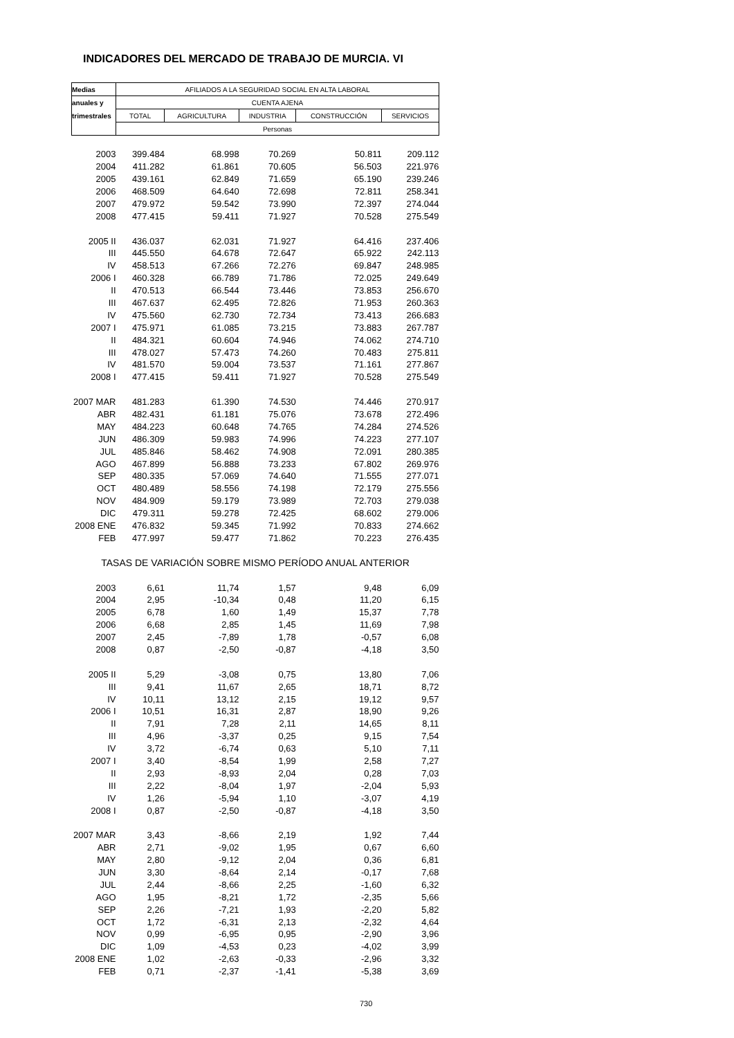INDICADORES DEL MERCADO DE TRABAJO DE MURCIA. VI
| Medias | AFILIADOS A LA SEGURIDAD SOCIAL EN ALTA LABORAL | | | | |
| --- | --- | --- | --- | --- | --- |
| anuales y | CUENTA AJENA | | | | |
| trimestrales | TOTAL | AGRICULTURA | INDUSTRIA | CONSTRUCCIÓN | SERVICIOS |
| | Personas | | | | |
| 2003 | 399.484 | 68.998 | 70.269 | 50.811 | 209.112 |
| 2004 | 411.282 | 61.861 | 70.605 | 56.503 | 221.976 |
| 2005 | 439.161 | 62.849 | 71.659 | 65.190 | 239.246 |
| 2006 | 468.509 | 64.640 | 72.698 | 72.811 | 258.341 |
| 2007 | 479.972 | 59.542 | 73.990 | 72.397 | 274.044 |
| 2008 | 477.415 | 59.411 | 71.927 | 70.528 | 275.549 |
| 2005 II | 436.037 | 62.031 | 71.927 | 64.416 | 237.406 |
| III | 445.550 | 64.678 | 72.647 | 65.922 | 242.113 |
| IV | 458.513 | 67.266 | 72.276 | 69.847 | 248.985 |
| 2006 I | 460.328 | 66.789 | 71.786 | 72.025 | 249.649 |
| II | 470.513 | 66.544 | 73.446 | 73.853 | 256.670 |
| III | 467.637 | 62.495 | 72.826 | 71.953 | 260.363 |
| IV | 475.560 | 62.730 | 72.734 | 73.413 | 266.683 |
| 2007 I | 475.971 | 61.085 | 73.215 | 73.883 | 267.787 |
| II | 484.321 | 60.604 | 74.946 | 74.062 | 274.710 |
| III | 478.027 | 57.473 | 74.260 | 70.483 | 275.811 |
| IV | 481.570 | 59.004 | 73.537 | 71.161 | 277.867 |
| 2008 I | 477.415 | 59.411 | 71.927 | 70.528 | 275.549 |
| 2007 MAR | 481.283 | 61.390 | 74.530 | 74.446 | 270.917 |
| ABR | 482.431 | 61.181 | 75.076 | 73.678 | 272.496 |
| MAY | 484.223 | 60.648 | 74.765 | 74.284 | 274.526 |
| JUN | 486.309 | 59.983 | 74.996 | 74.223 | 277.107 |
| JUL | 485.846 | 58.462 | 74.908 | 72.091 | 280.385 |
| AGO | 467.899 | 56.888 | 73.233 | 67.802 | 269.976 |
| SEP | 480.335 | 57.069 | 74.640 | 71.555 | 277.071 |
| OCT | 480.489 | 58.556 | 74.198 | 72.179 | 275.556 |
| NOV | 484.909 | 59.179 | 73.989 | 72.703 | 279.038 |
| DIC | 479.311 | 59.278 | 72.425 | 68.602 | 279.006 |
| 2008 ENE | 476.832 | 59.345 | 71.992 | 70.833 | 274.662 |
| FEB | 477.997 | 59.477 | 71.862 | 70.223 | 276.435 |
| TASAS DE VARIACIÓN SOBRE MISMO PERÍODO ANUAL ANTERIOR | | | | | |
| 2003 | 6,61 | 11,74 | 1,57 | 9,48 | 6,09 |
| 2004 | 2,95 | -10,34 | 0,48 | 11,20 | 6,15 |
| 2005 | 6,78 | 1,60 | 1,49 | 15,37 | 7,78 |
| 2006 | 6,68 | 2,85 | 1,45 | 11,69 | 7,98 |
| 2007 | 2,45 | -7,89 | 1,78 | -0,57 | 6,08 |
| 2008 | 0,87 | -2,50 | -0,87 | -4,18 | 3,50 |
| 2005 II | 5,29 | -3,08 | 0,75 | 13,80 | 7,06 |
| III | 9,41 | 11,67 | 2,65 | 18,71 | 8,72 |
| IV | 10,11 | 13,12 | 2,15 | 19,12 | 9,57 |
| 2006 I | 10,51 | 16,31 | 2,87 | 18,90 | 9,26 |
| II | 7,91 | 7,28 | 2,11 | 14,65 | 8,11 |
| III | 4,96 | -3,37 | 0,25 | 9,15 | 7,54 |
| IV | 3,72 | -6,74 | 0,63 | 5,10 | 7,11 |
| 2007 I | 3,40 | -8,54 | 1,99 | 2,58 | 7,27 |
| II | 2,93 | -8,93 | 2,04 | 0,28 | 7,03 |
| III | 2,22 | -8,04 | 1,97 | -2,04 | 5,93 |
| IV | 1,26 | -5,94 | 1,10 | -3,07 | 4,19 |
| 2008 I | 0,87 | -2,50 | -0,87 | -4,18 | 3,50 |
| 2007 MAR | 3,43 | -8,66 | 2,19 | 1,92 | 7,44 |
| ABR | 2,71 | -9,02 | 1,95 | 0,67 | 6,60 |
| MAY | 2,80 | -9,12 | 2,04 | 0,36 | 6,81 |
| JUN | 3,30 | -8,64 | 2,14 | -0,17 | 7,68 |
| JUL | 2,44 | -8,66 | 2,25 | -1,60 | 6,32 |
| AGO | 1,95 | -8,21 | 1,72 | -2,35 | 5,66 |
| SEP | 2,26 | -7,21 | 1,93 | -2,20 | 5,82 |
| OCT | 1,72 | -6,31 | 2,13 | -2,32 | 4,64 |
| NOV | 0,99 | -6,95 | 0,95 | -2,90 | 3,96 |
| DIC | 1,09 | -4,53 | 0,23 | -4,02 | 3,99 |
| 2008 ENE | 1,02 | -2,63 | -0,33 | -2,96 | 3,32 |
| FEB | 0,71 | -2,37 | -1,41 | -5,38 | 3,69 |
730